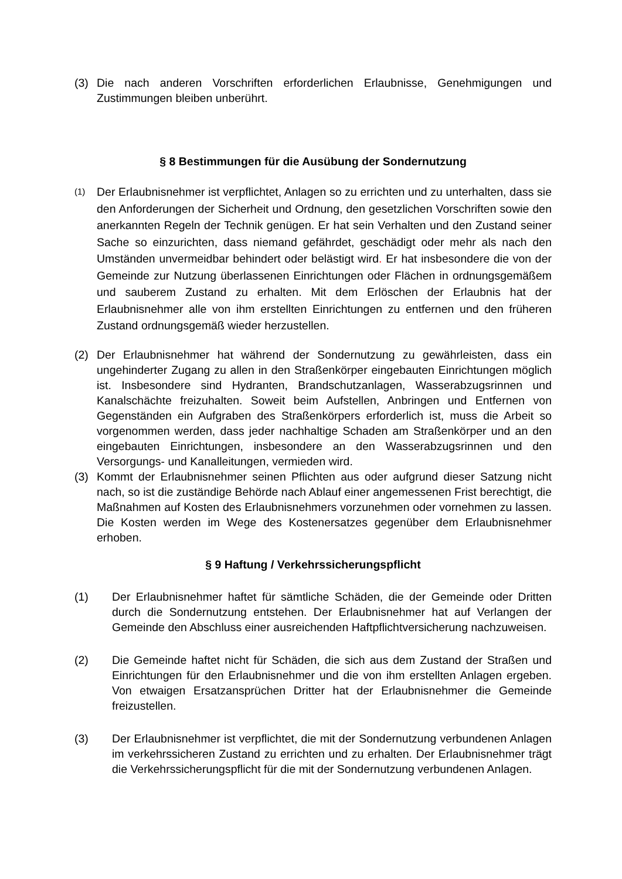(3) Die nach anderen Vorschriften erforderlichen Erlaubnisse, Genehmigungen und Zustimmungen bleiben unberührt.
§ 8 Bestimmungen für die Ausübung der Sondernutzung
(1)
Der Erlaubnisnehmer ist verpflichtet, Anlagen so zu errichten und zu unterhalten, dass sie den Anforderungen der Sicherheit und Ordnung, den gesetzlichen Vorschriften sowie den anerkannten Regeln der Technik genügen. Er hat sein Verhalten und den Zustand seiner Sache so einzurichten, dass niemand gefährdet, geschädigt oder mehr als nach den Umständen unvermeidbar behindert oder belästigt wird. Er hat insbesondere die von der Gemeinde zur Nutzung überlassenen Einrichtungen oder Flächen in ordnungsgemäßem und sauberem Zustand zu erhalten. Mit dem Erlöschen der Erlaubnis hat der Erlaubnisnehmer alle von ihm erstellten Einrichtungen zu entfernen und den früheren Zustand ordnungsgemäß wieder herzustellen.
(2) Der Erlaubnisnehmer hat während der Sondernutzung zu gewährleisten, dass ein ungehinderter Zugang zu allen in den Straßenkörper eingebauten Einrichtungen möglich ist. Insbesondere sind Hydranten, Brandschutzanlagen, Wasserabzugsrinnen und Kanalschächte freizuhalten. Soweit beim Aufstellen, Anbringen und Entfernen von Gegenständen ein Aufgraben des Straßenkörpers erforderlich ist, muss die Arbeit so vorgenommen werden, dass jeder nachhaltige Schaden am Straßenkörper und an den eingebauten Einrichtungen, insbesondere an den Wasserabzugsrinnen und den Versorgungs- und Kanalleitungen, vermieden wird.
(3) Kommt der Erlaubnisnehmer seinen Pflichten aus oder aufgrund dieser Satzung nicht nach, so ist die zuständige Behörde nach Ablauf einer angemessenen Frist berechtigt, die Maßnahmen auf Kosten des Erlaubnisnehmers vorzunehmen oder vornehmen zu lassen. Die Kosten werden im Wege des Kostenersatzes gegenüber dem Erlaubnisnehmer erhoben.
§ 9 Haftung / Verkehrssicherungspflicht
(1) Der Erlaubnisnehmer haftet für sämtliche Schäden, die der Gemeinde oder Dritten durch die Sondernutzung entstehen. Der Erlaubnisnehmer hat auf Verlangen der Gemeinde den Abschluss einer ausreichenden Haftpflichtversicherung nachzuweisen.
(2) Die Gemeinde haftet nicht für Schäden, die sich aus dem Zustand der Straßen und Einrichtungen für den Erlaubnisnehmer und die von ihm erstellten Anlagen ergeben. Von etwaigen Ersatzansprüchen Dritter hat der Erlaubnisnehmer die Gemeinde freizustellen.
(3) Der Erlaubnisnehmer ist verpflichtet, die mit der Sondernutzung verbundenen Anlagen im verkehrssicheren Zustand zu errichten und zu erhalten. Der Erlaubnisnehmer trägt die Verkehrssicherungspflicht für die mit der Sondernutzung verbundenen Anlagen.